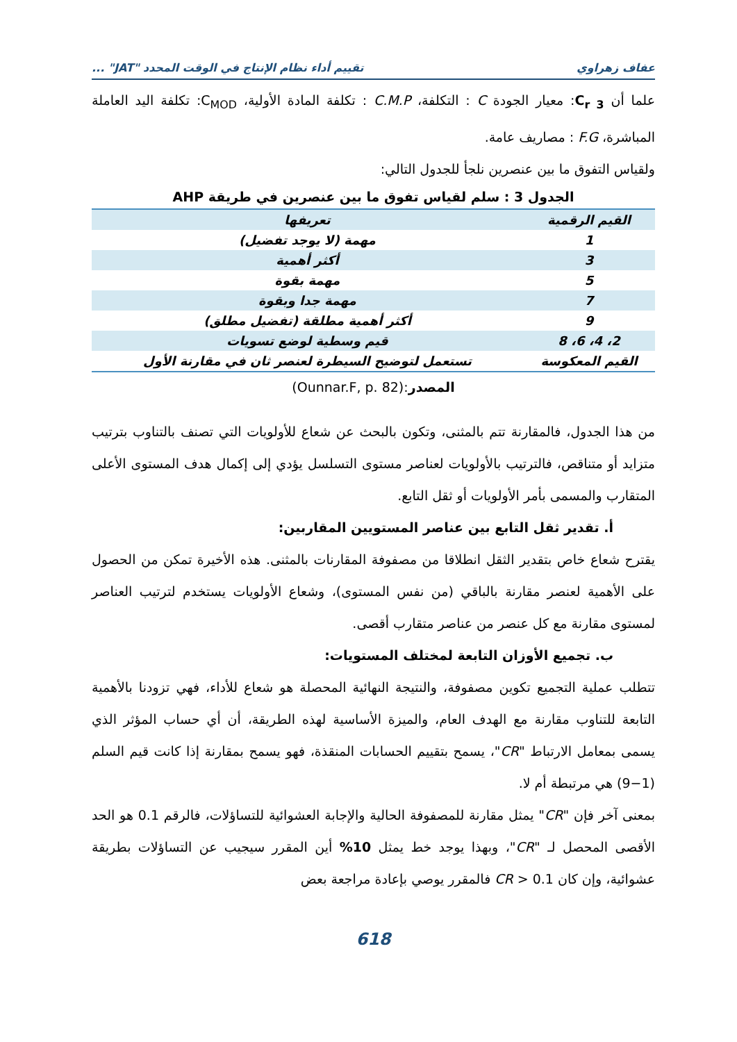عفاف زهراوي تقييم أداء نظام الإنتاج في الوقت المحدد "JAT" ...
علما أن C<sub>r 3</sub>: معيار الجودة C : التكلفة، C.M.P : تكلفة المادة الأولية، C<sub>MOD</sub>: تكلفة اليد العاملة المباشرة، F.G : مصاريف عامة.
ولقياس التفوق ما بين عنصرين نلجأ للجدول التالي:
الجدول 3 : سلم لقياس تفوق ما بين عنصرين في طريقة AHP
| القيم الرقمية | تعريفها |
| --- | --- |
| 1 | مهمة (لا يوجد تفضيل) |
| 3 | أكثر أهمية |
| 5 | مهمة بقوة |
| 7 | مهمة جدا وبقوة |
| 9 | أكثر أهمية مطلقة (تفضيل مطلق) |
| 2، 4، 6، 8 | قيم وسطية لوضع تسويات |
| القيم المعكوسة | تستعمل لتوضيح السيطرة لعنصر ثان في مقارنة الأول |
المصدر:(Ounnar.F, p. 82)
من هذا الجدول، فالمقارنة تتم بالمثنى، وتكون بالبحث عن شعاع للأولويات التي تصنف بالتناوب بترتيب متزايد أو متناقص، فالترتيب بالأولويات لعناصر مستوى التسلسل يؤدي إلى إكمال هدف المستوى الأعلى المتقارب والمسمى بأمر الأولويات أو ثقل التابع.
أ. تقدير ثقل التابع بين عناصر المستويين المقاربين:
يقترح شعاع خاص بتقدير الثقل انطلاقا من مصفوفة المقارنات بالمثنى. هذه الأخيرة تمكن من الحصول على الأهمية لعنصر مقارنة بالباقي (من نفس المستوى)، وشعاع الأولويات يستخدم لترتيب العناصر لمستوى مقارنة مع كل عنصر من عناصر متقارب أقصى.
ب. تجميع الأوزان التابعة لمختلف المستويات:
تتطلب عملية التجميع تكوين مصفوفة، والنتيجة النهائية المحصلة هو شعاع للأداء، فهي تزودنا بالأهمية التابعة للتناوب مقارنة مع الهدف العام، والميزة الأساسية لهذه الطريقة، أن أي حساب المؤثر الذي يسمى بمعامل الارتباط "CR"، يسمح بتقييم الحسابات المنقذة، فهو يسمح بمقارنة إذا كانت قيم السلم (1−9) هي مرتبطة أم لا.
بمعنى آخر فإن "CR" يمثل مقارنة للمصفوفة الحالية والإجابة العشوائية للتساؤلات، فالرقم 0.1 هو الحد الأقصى المحصل لـ "CR"، وبهذا يوجد خط يمثل 10% أين المقرر سيجيب عن التساؤلات بطريقة عشوائية، وإن كان CR > 0.1 فالمقرر يوصي بإعادة مراجعة بعض
618